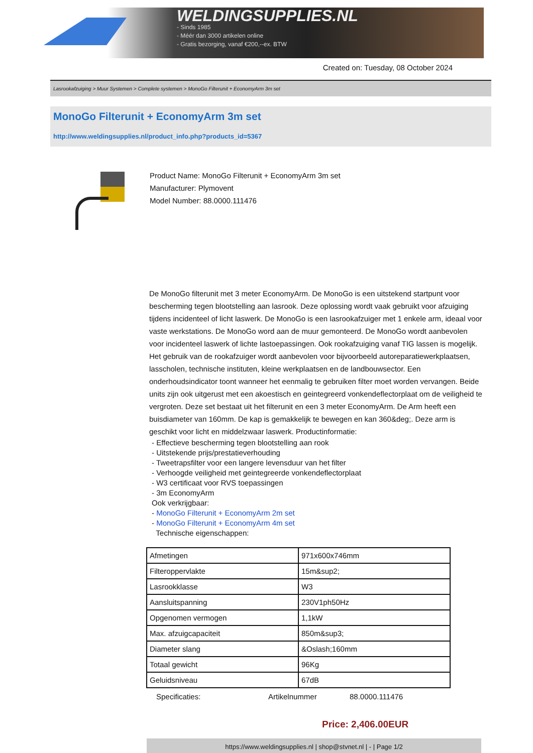WELDINGSUPPLIES.NL
- Sinds 1985
- Méér dan 3000 artikelen online
- Gratis bezorging, vanaf €200,--ex. BTW
Created on: Tuesday, 08 October 2024
Lasrookafzuiging > Muur Systemen > Complete systemen > MonoGo Filterunit + EconomyArm 3m set
MonoGo Filterunit + EconomyArm 3m set
http://www.weldingsupplies.nl/product_info.php?products_id=5367
Product Name: MonoGo Filterunit + EconomyArm 3m set
Manufacturer: Plymovent
Model Number: 88.0000.111476
De MonoGo filterunit met 3 meter EconomyArm. De MonoGo is een uitstekend startpunt voor bescherming tegen blootstelling aan lasrook. Deze oplossing wordt vaak gebruikt voor afzuiging tijdens incidenteel of licht laswerk. De MonoGo is een lasrookafzuiger met 1 enkele arm, ideaal voor vaste werkstations. De MonoGo word aan de muur gemonteerd. De MonoGo wordt aanbevolen voor incidenteel laswerk of lichte lastoepassingen. Ook rookafzuiging vanaf TIG lassen is mogelijk. Het gebruik van de rookafzuiger wordt aanbevolen voor bijvoorbeeld autoreparatiewerkplaatsen, lasscholen, technische instituten, kleine werkplaatsen en de landbouwsector. Een onderhoudsindicator toont wanneer het eenmalig te gebruiken filter moet worden vervangen. Beide units zijn ook uitgerust met een akoestisch en geintegreerd vonkendeflectorplaat om de veiligheid te vergroten. Deze set bestaat uit het filterunit en een 3 meter EconomyArm. De Arm heeft een buisdiameter van 160mm. De kap is gemakkelijk te bewegen en kan 360&deg;. Deze arm is geschikt voor licht en middelzwaar laswerk. Productinformatie:
- Effectieve bescherming tegen blootstelling aan rook
- Uitstekende prijs/prestatieverhouding
- Tweetrapsfilter voor een langere levensduur van het filter
- Verhoogde veiligheid met geintegreerde vonkendeflectorplaat
- W3 certificaat voor RVS toepassingen
- 3m EconomyArm
Ook verkrijgbaar:
- MonoGo Filterunit + EconomyArm 2m set
- MonoGo Filterunit + EconomyArm 4m set
Technische eigenschappen:
| Afmetingen | 971x600x746mm |
| Filteroppervlakte | 15m&sup2; |
| Lasrookklasse | W3 |
| Aansluitspanning | 230V1ph50Hz |
| Opgenomen vermogen | 1,1kW |
| Max. afzuigcapaciteit | 850m&sup3; |
| Diameter slang | &Oslash;160mm |
| Totaal gewicht | 96Kg |
| Geluidsniveau | 67dB |
Specificaties: Artikelnummer 88.0000.111476
Price: 2,406.00EUR
https://www.weldingsupplies.nl | shop@stvnet.nl | - | Page 1/2